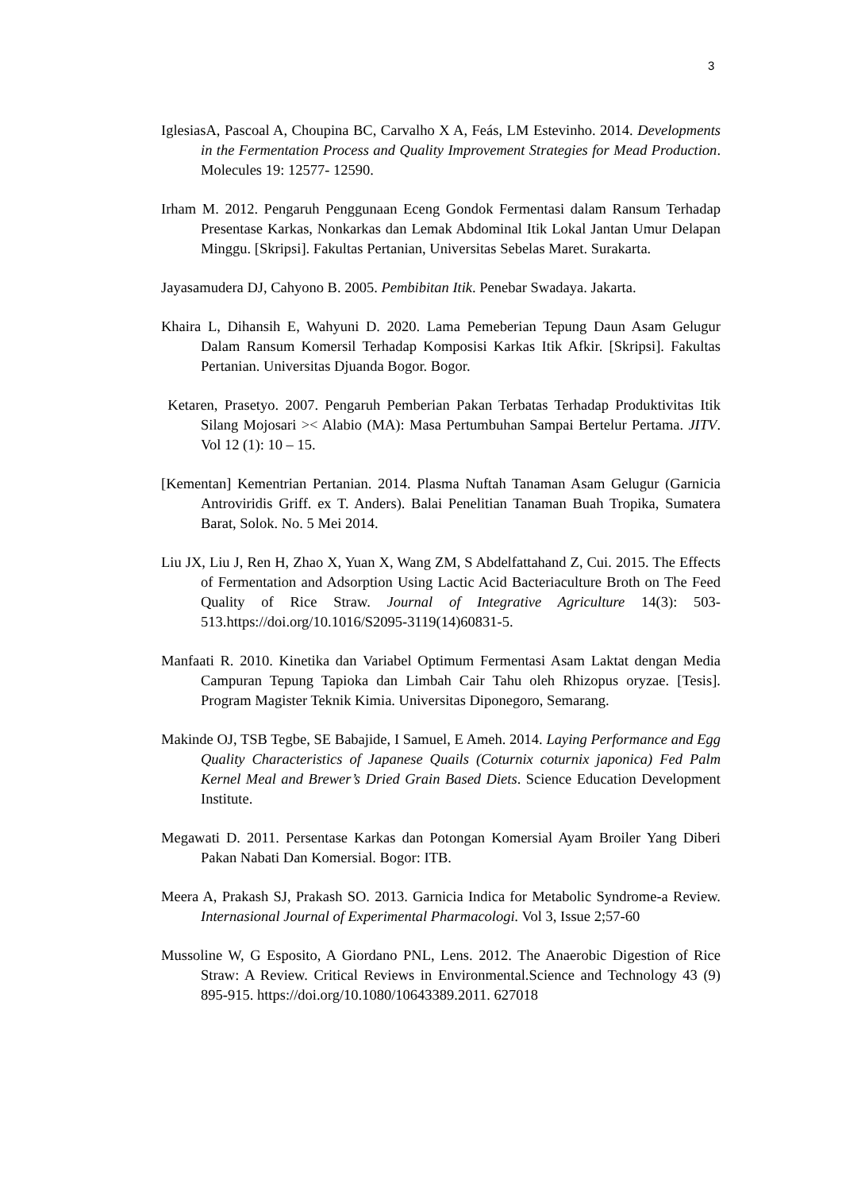3
IglesiasA, Pascoal A, Choupina BC, Carvalho X A, Feás, LM Estevinho. 2014. Developments in the Fermentation Process and Quality Improvement Strategies for Mead Production. Molecules 19: 12577- 12590.
Irham M. 2012. Pengaruh Penggunaan Eceng Gondok Fermentasi dalam Ransum Terhadap Presentase Karkas, Nonkarkas dan Lemak Abdominal Itik Lokal Jantan Umur Delapan Minggu. [Skripsi]. Fakultas Pertanian, Universitas Sebelas Maret. Surakarta.
Jayasamudera DJ, Cahyono B. 2005. Pembibitan Itik. Penebar Swadaya. Jakarta.
Khaira L, Dihansih E, Wahyuni D. 2020. Lama Pemeberian Tepung Daun Asam Gelugur Dalam Ransum Komersil Terhadap Komposisi Karkas Itik Afkir. [Skripsi]. Fakultas Pertanian. Universitas Djuanda Bogor. Bogor.
Ketaren, Prasetyo. 2007. Pengaruh Pemberian Pakan Terbatas Terhadap Produktivitas Itik Silang Mojosari >< Alabio (MA): Masa Pertumbuhan Sampai Bertelur Pertama. JITV. Vol 12 (1): 10 – 15.
[Kementan] Kementrian Pertanian. 2014. Plasma Nuftah Tanaman Asam Gelugur (Garnicia Antroviridis Griff. ex T. Anders). Balai Penelitian Tanaman Buah Tropika, Sumatera Barat, Solok. No. 5 Mei 2014.
Liu JX, Liu J, Ren H, Zhao X, Yuan X, Wang ZM, S Abdelfattahand Z, Cui. 2015. The Effects of Fermentation and Adsorption Using Lactic Acid Bacteriaculture Broth on The Feed Quality of Rice Straw. Journal of Integrative Agriculture 14(3): 503- 513.https://doi.org/10.1016/S2095-3119(14)60831-5.
Manfaati R. 2010. Kinetika dan Variabel Optimum Fermentasi Asam Laktat dengan Media Campuran Tepung Tapioka dan Limbah Cair Tahu oleh Rhizopus oryzae. [Tesis]. Program Magister Teknik Kimia. Universitas Diponegoro, Semarang.
Makinde OJ, TSB Tegbe, SE Babajide, I Samuel, E Ameh. 2014. Laying Performance and Egg Quality Characteristics of Japanese Quails (Coturnix coturnix japonica) Fed Palm Kernel Meal and Brewer’s Dried Grain Based Diets. Science Education Development Institute.
Megawati D. 2011. Persentase Karkas dan Potongan Komersial Ayam Broiler Yang Diberi Pakan Nabati Dan Komersial. Bogor: ITB.
Meera A, Prakash SJ, Prakash SO. 2013. Garnicia Indica for Metabolic Syndrome-a Review. Internasional Journal of Experimental Pharmacologi. Vol 3, Issue 2;57-60
Mussoline W, G Esposito, A Giordano PNL, Lens. 2012. The Anaerobic Digestion of Rice Straw: A Review. Critical Reviews in Environmental.Science and Technology 43 (9) 895-915. https://doi.org/10.1080/10643389.2011. 627018